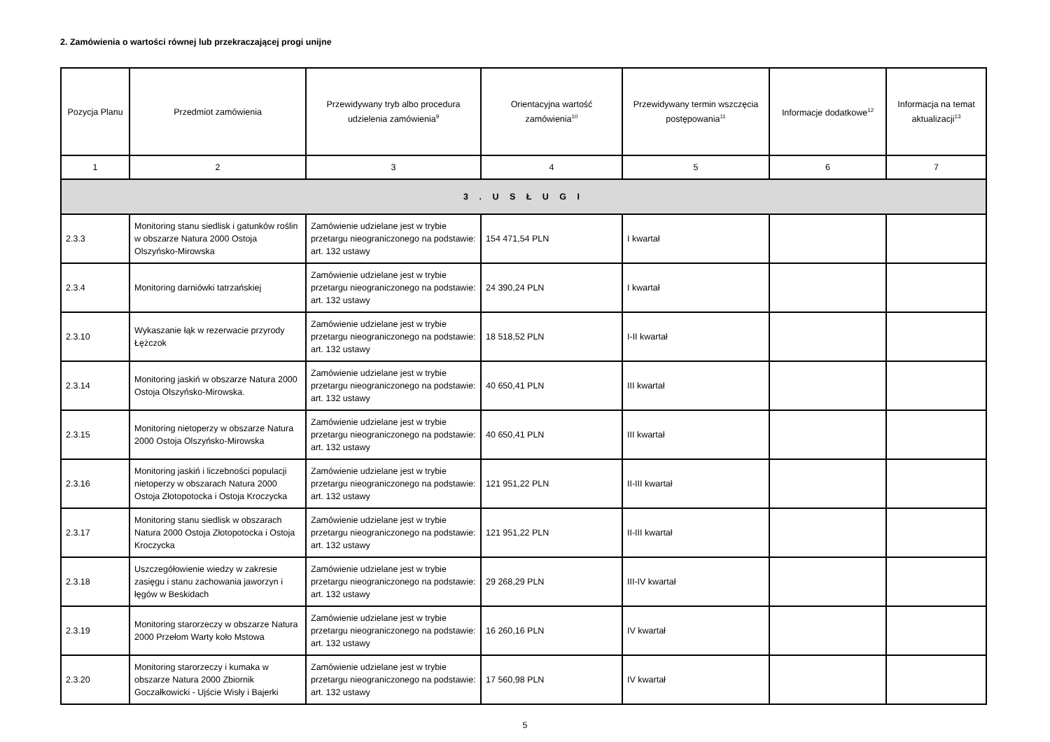2. Zamówienia o wartości równej lub przekraczającej progi unijne
| Pozycja Planu | Przedmiot zamówienia | Przewidywany tryb albo procedura udzielenia zamówienia<sup>9</sup> | Orientacyjna wartość zamówienia<sup>10</sup> | Przewidywany termin wszczęcia postępowania<sup>11</sup> | Informacje dodatkowe<sup>12</sup> | Informacja na temat aktualizacji<sup>13</sup> |
| --- | --- | --- | --- | --- | --- | --- |
| 1 | 2 | 3 | 4 | 5 | 6 | 7 |
| 3 . U S Ł U G I | | | | | | |
| 2.3.3 | Monitoring stanu siedlisk i gatunków roślin w obszarze Natura 2000 Ostoja Olszyńsko-Mirowska | Zamówienie udzielane jest w trybie przetargu nieograniczonego na podstawie: art. 132 ustawy | 154 471,54 PLN | I kwartał | | |
| 2.3.4 | Monitoring darniówki tatrzańskiej | Zamówienie udzielane jest w trybie przetargu nieograniczonego na podstawie: art. 132 ustawy | 24 390,24 PLN | I kwartał | | |
| 2.3.10 | Wykaszanie łąk w rezerwacie przyrody Łężczok | Zamówienie udzielane jest w trybie przetargu nieograniczonego na podstawie: art. 132 ustawy | 18 518,52 PLN | I-II kwartał | | |
| 2.3.14 | Monitoring jaskiń w obszarze Natura 2000 Ostoja Olszyńsko-Mirowska. | Zamówienie udzielane jest w trybie przetargu nieograniczonego na podstawie: art. 132 ustawy | 40 650,41 PLN | III kwartał | | |
| 2.3.15 | Monitoring nietoperzy w obszarze Natura 2000 Ostoja Olszyńsko-Mirowska | Zamówienie udzielane jest w trybie przetargu nieograniczonego na podstawie: art. 132 ustawy | 40 650,41 PLN | III kwartał | | |
| 2.3.16 | Monitoring jaskiń i liczebności populacji nietoperzy w obszarach Natura 2000 Ostoja Złotopotocka i Ostoja Kroczycka | Zamówienie udzielane jest w trybie przetargu nieograniczonego na podstawie: art. 132 ustawy | 121 951,22 PLN | II-III kwartał | | |
| 2.3.17 | Monitoring stanu siedlisk w obszarach Natura 2000 Ostoja Złotopotocka i Ostoja Kroczycka | Zamówienie udzielane jest w trybie przetargu nieograniczonego na podstawie: art. 132 ustawy | 121 951,22 PLN | II-III kwartał | | |
| 2.3.18 | Uszczegółowienie wiedzy w zakresie zasięgu i stanu zachowania jaworzyn i łęgów w Beskidach | Zamówienie udzielane jest w trybie przetargu nieograniczonego na podstawie: art. 132 ustawy | 29 268,29 PLN | III-IV kwartał | | |
| 2.3.19 | Monitoring starorzeczy w obszarze Natura 2000 Przełom Warty koło Mstowa | Zamówienie udzielane jest w trybie przetargu nieograniczonego na podstawie: art. 132 ustawy | 16 260,16 PLN | IV kwartał | | |
| 2.3.20 | Monitoring starorzeczy i kumaka w obszarze Natura 2000 Zbiornik Goczałkowicki - Ujście Wisły i Bajerki | Zamówienie udzielane jest w trybie przetargu nieograniczonego na podstawie: art. 132 ustawy | 17 560,98 PLN | IV kwartał | | |
5